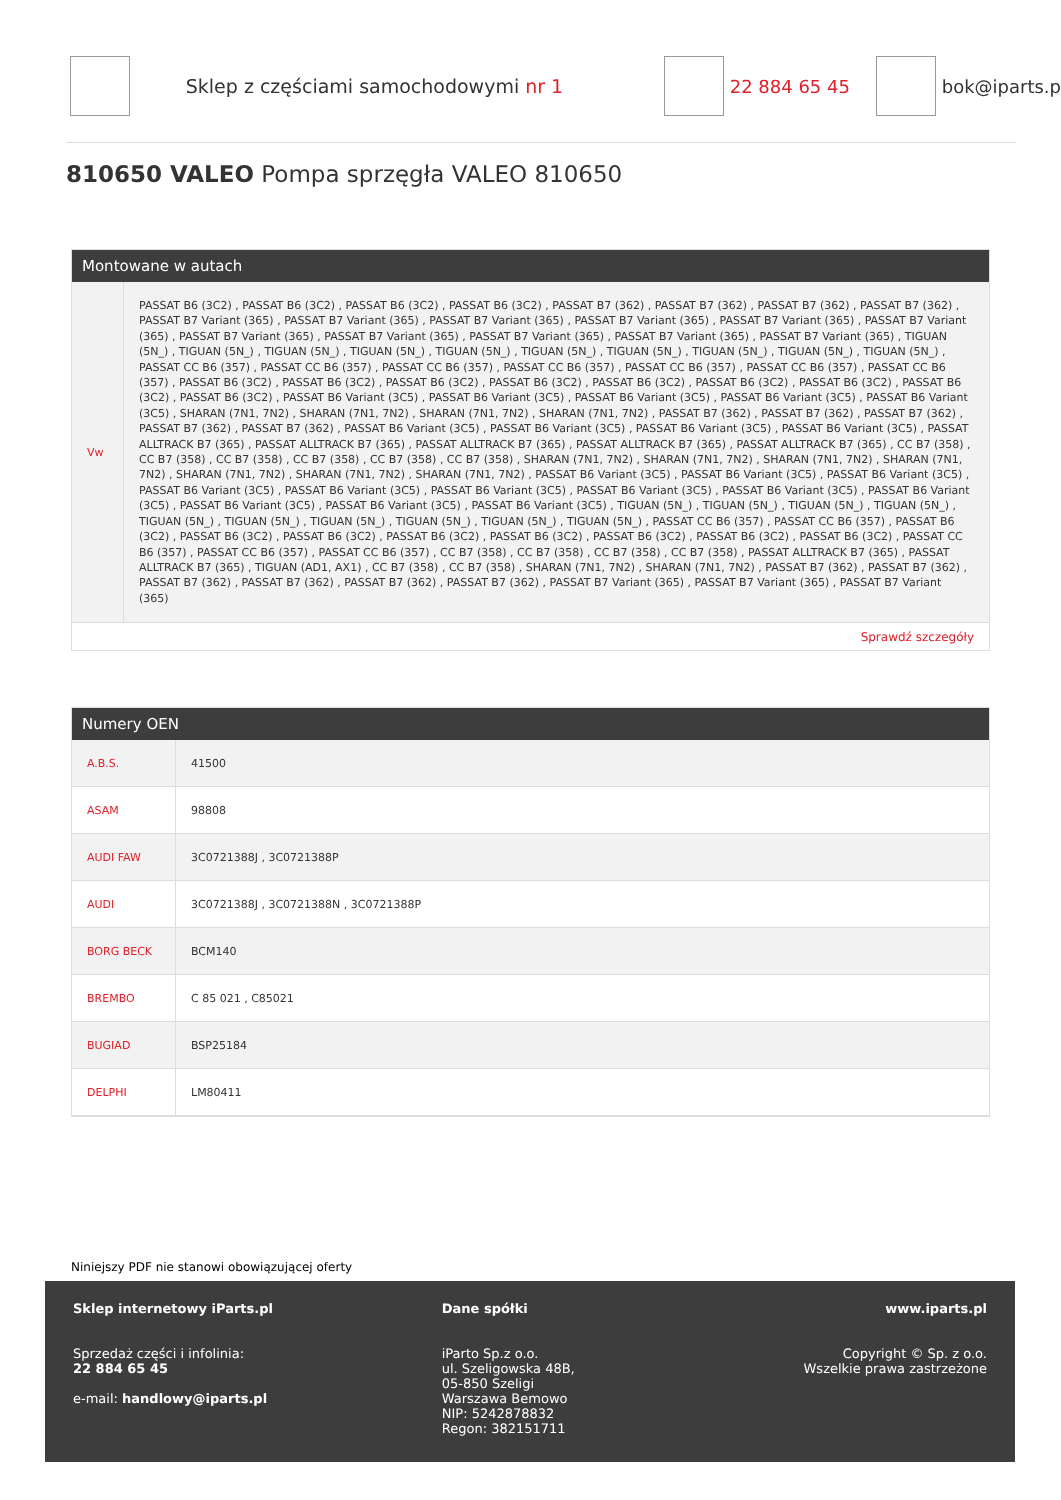Sklep z częściami samochodowymi nr 1 22 884 65 45 bok@iparts.p
810650 VALEO Pompa sprzęgła VALEO 810650
Montowane w autach
| Vw | PASSAT B6 (3C2) , PASSAT B6 (3C2) , PASSAT B6 (3C2) , PASSAT B6 (3C2) , PASSAT B7 (362) , PASSAT B7 (362) , PASSAT B7 (362) , PASSAT B7 (362) , PASSAT B7 Variant (365) , PASSAT B7 Variant (365) , PASSAT B7 Variant (365) , PASSAT B7 Variant (365) , PASSAT B7 Variant (365) , PASSAT B7 Variant (365) , PASSAT B7 Variant (365) , PASSAT B7 Variant (365) , PASSAT B7 Variant (365) , PASSAT B7 Variant (365) , PASSAT B7 Variant (365) , TIGUAN (5N_) , TIGUAN (5N_) , TIGUAN (5N_) , TIGUAN (5N_) , TIGUAN (5N_) , TIGUAN (5N_) , TIGUAN (5N_) , TIGUAN (5N_) , TIGUAN (5N_) , TIGUAN (5N_) , PASSAT CC B6 (357) , PASSAT CC B6 (357) , PASSAT CC B6 (357) , PASSAT CC B6 (357) , PASSAT CC B6 (357) , PASSAT CC B6 (357) , PASSAT CC B6 (357) , PASSAT B6 (3C2) , PASSAT B6 (3C2) , PASSAT B6 (3C2) , PASSAT B6 (3C2) , PASSAT B6 (3C2) , PASSAT B6 (3C2) , PASSAT B6 (3C2) , PASSAT B6 (3C2) , PASSAT B6 (3C2) , PASSAT B6 Variant (3C5) , PASSAT B6 Variant (3C5) , PASSAT B6 Variant (3C5) , PASSAT B6 Variant (3C5) , PASSAT B6 Variant (3C5) , SHARAN (7N1, 7N2) , SHARAN (7N1, 7N2) , SHARAN (7N1, 7N2) , SHARAN (7N1, 7N2) , PASSAT B7 (362) , PASSAT B7 (362) , PASSAT B7 (362) , PASSAT B7 (362) , PASSAT B7 (362) , PASSAT B6 Variant (3C5) , PASSAT B6 Variant (3C5) , PASSAT B6 Variant (3C5) , PASSAT B6 Variant (3C5) , PASSAT ALLTRACK B7 (365) , PASSAT ALLTRACK B7 (365) , PASSAT ALLTRACK B7 (365) , PASSAT ALLTRACK B7 (365) , PASSAT ALLTRACK B7 (365) , CC B7 (358) , CC B7 (358) , CC B7 (358) , CC B7 (358) , CC B7 (358) , CC B7 (358) , SHARAN (7N1, 7N2) , SHARAN (7N1, 7N2) , SHARAN (7N1, 7N2) , SHARAN (7N1, 7N2) , SHARAN (7N1, 7N2) , SHARAN (7N1, 7N2) , SHARAN (7N1, 7N2) , PASSAT B6 Variant (3C5) , PASSAT B6 Variant (3C5) , PASSAT B6 Variant (3C5) , PASSAT B6 Variant (3C5) , PASSAT B6 Variant (3C5) , PASSAT B6 Variant (3C5) , PASSAT B6 Variant (3C5) , PASSAT B6 Variant (3C5) , PASSAT B6 Variant (3C5) , PASSAT B6 Variant (3C5) , PASSAT B6 Variant (3C5) , PASSAT B6 Variant (3C5) , TIGUAN (5N_) , TIGUAN (5N_) , TIGUAN (5N_) , TIGUAN (5N_) , TIGUAN (5N_) , TIGUAN (5N_) , TIGUAN (5N_) , TIGUAN (5N_) , TIGUAN (5N_) , TIGUAN (5N_) , PASSAT CC B6 (357) , PASSAT CC B6 (357) , PASSAT B6 (3C2) , PASSAT B6 (3C2) , PASSAT B6 (3C2) , PASSAT B6 (3C2) , PASSAT B6 (3C2) , PASSAT B6 (3C2) , PASSAT B6 (3C2) , PASSAT B6 (3C2) , PASSAT CC B6 (357) , PASSAT CC B6 (357) , PASSAT CC B6 (357) , CC B7 (358) , CC B7 (358) , CC B7 (358) , CC B7 (358) , PASSAT ALLTRACK B7 (365) , PASSAT ALLTRACK B7 (365) , TIGUAN (AD1, AX1) , CC B7 (358) , CC B7 (358) , SHARAN (7N1, 7N2) , SHARAN (7N1, 7N2) , PASSAT B7 (362) , PASSAT B7 (362) , PASSAT B7 (362) , PASSAT B7 (362) , PASSAT B7 (362) , PASSAT B7 (362) , PASSAT B7 Variant (365) , PASSAT B7 Variant (365) , PASSAT B7 Variant (365) |
| Sprawdź szczegóły | |
Numery OEN
| A.B.S. | 41500 |
| ASAM | 98808 |
| AUDI FAW | 3C0721388J , 3C0721388P |
| AUDI | 3C0721388J , 3C0721388N , 3C0721388P |
| BORG BECK | BCM140 |
| BREMBO | C 85 021 , C85021 |
| BUGIAD | BSP25184 |
| DELPHI | LM80411 |
Niniejszy PDF nie stanowi obowiązującej oferty
Sklep internetowy iParts.pl
Sprzedaż części i infolinia:
22 884 65 45
e-mail: handlowy@iparts.pl
Dane spółki
iParto Sp.z o.o.
ul. Szeligowska 48B,
05-850 Szeligi
Warszawa Bemowo
NIP: 5242878832
Regon: 382151711
www.iparts.pl
Copyright © Sp. z o.o.
Wszelkie prawa zastrzeżone